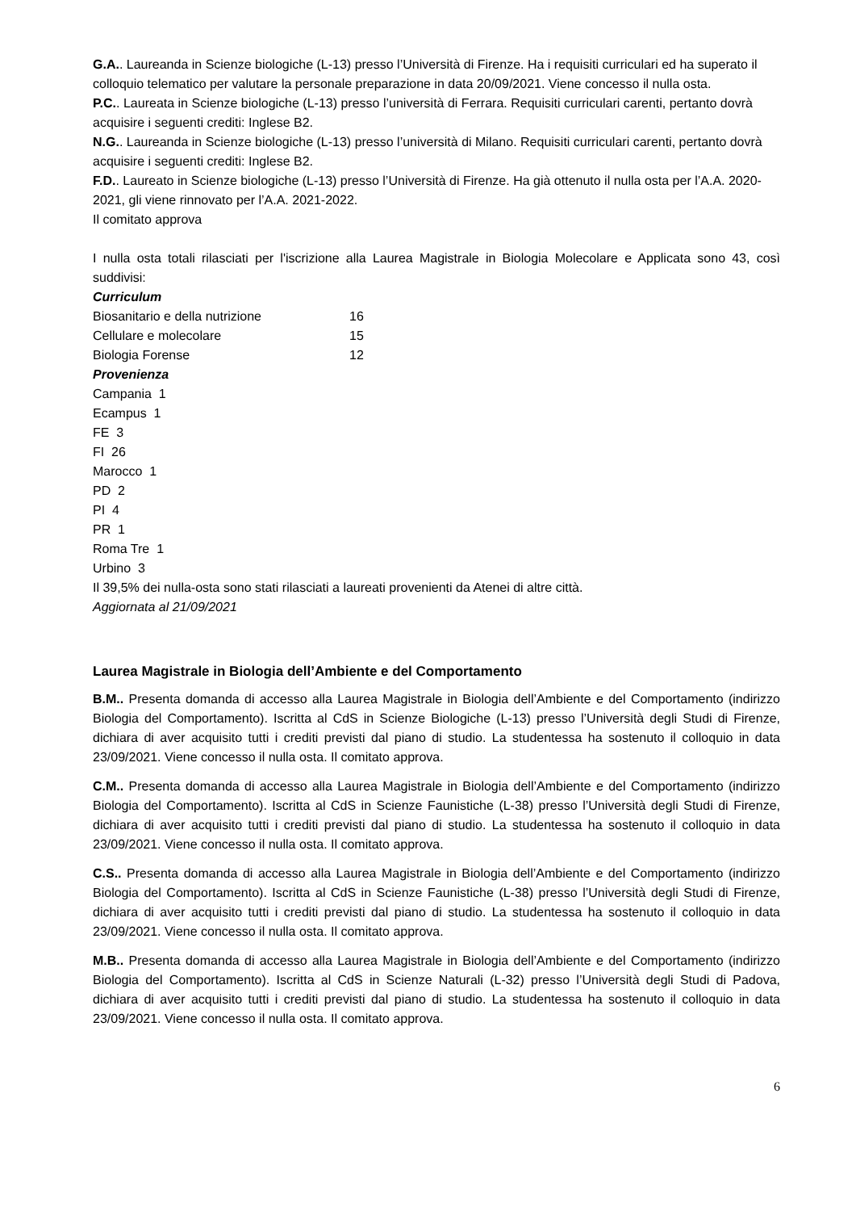G.A.. Laureanda in Scienze biologiche (L-13) presso l’Università di Firenze. Ha i requisiti curriculari ed ha superato il colloquio telematico per valutare la personale preparazione in data 20/09/2021. Viene concesso il nulla osta.
P.C.. Laureata in Scienze biologiche (L-13) presso l’università di Ferrara. Requisiti curriculari carenti, pertanto dovrà acquisire i seguenti crediti: Inglese B2.
N.G.. Laureanda in Scienze biologiche (L-13) presso l’università di Milano. Requisiti curriculari carenti, pertanto dovrà acquisire i seguenti crediti: Inglese B2.
F.D.. Laureato in Scienze biologiche (L-13) presso l’Università di Firenze. Ha già ottenuto il nulla osta per l’A.A. 2020-2021, gli viene rinnovato per l’A.A. 2021-2022.
Il comitato approva
I nulla osta totali rilasciati per l'iscrizione alla Laurea Magistrale in Biologia Molecolare e Applicata sono 43, così suddivisi:
Curriculum
| Biosanitario e della nutrizione | 16 |
| Cellulare e molecolare | 15 |
| Biologia Forense | 12 |
Provenienza
Campania 1
Ecampus 1
FE 3
FI 26
Marocco 1
PD 2
PI 4
PR 1
Roma Tre 1
Urbino 3
Il 39,5% dei nulla-osta sono stati rilasciati a laureati provenienti da Atenei di altre città.
Aggiornata al 21/09/2021
Laurea Magistrale in Biologia dell’Ambiente e del Comportamento
B.M.. Presenta domanda di accesso alla Laurea Magistrale in Biologia dell’Ambiente e del Comportamento (indirizzo Biologia del Comportamento). Iscritta al CdS in Scienze Biologiche (L-13) presso l’Università degli Studi di Firenze, dichiara di aver acquisito tutti i crediti previsti dal piano di studio. La studentessa ha sostenuto il colloquio in data 23/09/2021. Viene concesso il nulla osta. Il comitato approva.
C.M.. Presenta domanda di accesso alla Laurea Magistrale in Biologia dell’Ambiente e del Comportamento (indirizzo Biologia del Comportamento). Iscritta al CdS in Scienze Faunistiche (L-38) presso l’Università degli Studi di Firenze, dichiara di aver acquisito tutti i crediti previsti dal piano di studio. La studentessa ha sostenuto il colloquio in data 23/09/2021. Viene concesso il nulla osta. Il comitato approva.
C.S.. Presenta domanda di accesso alla Laurea Magistrale in Biologia dell’Ambiente e del Comportamento (indirizzo Biologia del Comportamento). Iscritta al CdS in Scienze Faunistiche (L-38) presso l’Università degli Studi di Firenze, dichiara di aver acquisito tutti i crediti previsti dal piano di studio. La studentessa ha sostenuto il colloquio in data 23/09/2021. Viene concesso il nulla osta. Il comitato approva.
M.B.. Presenta domanda di accesso alla Laurea Magistrale in Biologia dell’Ambiente e del Comportamento (indirizzo Biologia del Comportamento). Iscritta al CdS in Scienze Naturali (L-32) presso l’Università degli Studi di Padova, dichiara di aver acquisito tutti i crediti previsti dal piano di studio. La studentessa ha sostenuto il colloquio in data 23/09/2021. Viene concesso il nulla osta. Il comitato approva.
6